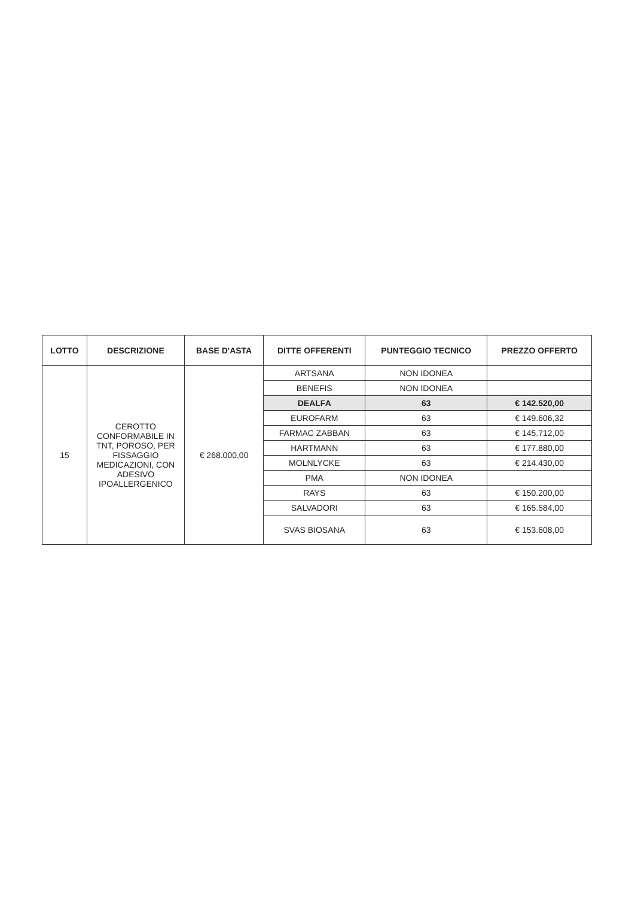| LOTTO | DESCRIZIONE | BASE D'ASTA | DITTE OFFERENTI | PUNTEGGIO TECNICO | PREZZO OFFERTO |
| --- | --- | --- | --- | --- | --- |
| 15 | CEROTTO CONFORMABILE IN TNT, POROSO, PER FISSAGGIO MEDICAZIONI, CON ADESIVO IPOALLERGENICO | € 268.000,00 | ARTSANA | NON IDONEA | |
| | | | BENEFIS | NON IDONEA | |
| | | | DEALFA | 63 | € 142.520,00 |
| | | | EUROFARM | 63 | € 149.606,32 |
| | | | FARMAC ZABBAN | 63 | € 145.712,00 |
| | | | HARTMANN | 63 | € 177.880,00 |
| | | | MOLNLYCKE | 63 | € 214.430,00 |
| | | | PMA | NON IDONEA | |
| | | | RAYS | 63 | € 150.200,00 |
| | | | SALVADORI | 63 | € 165.584,00 |
| | | | SVAS BIOSANA | 63 | € 153.608,00 |